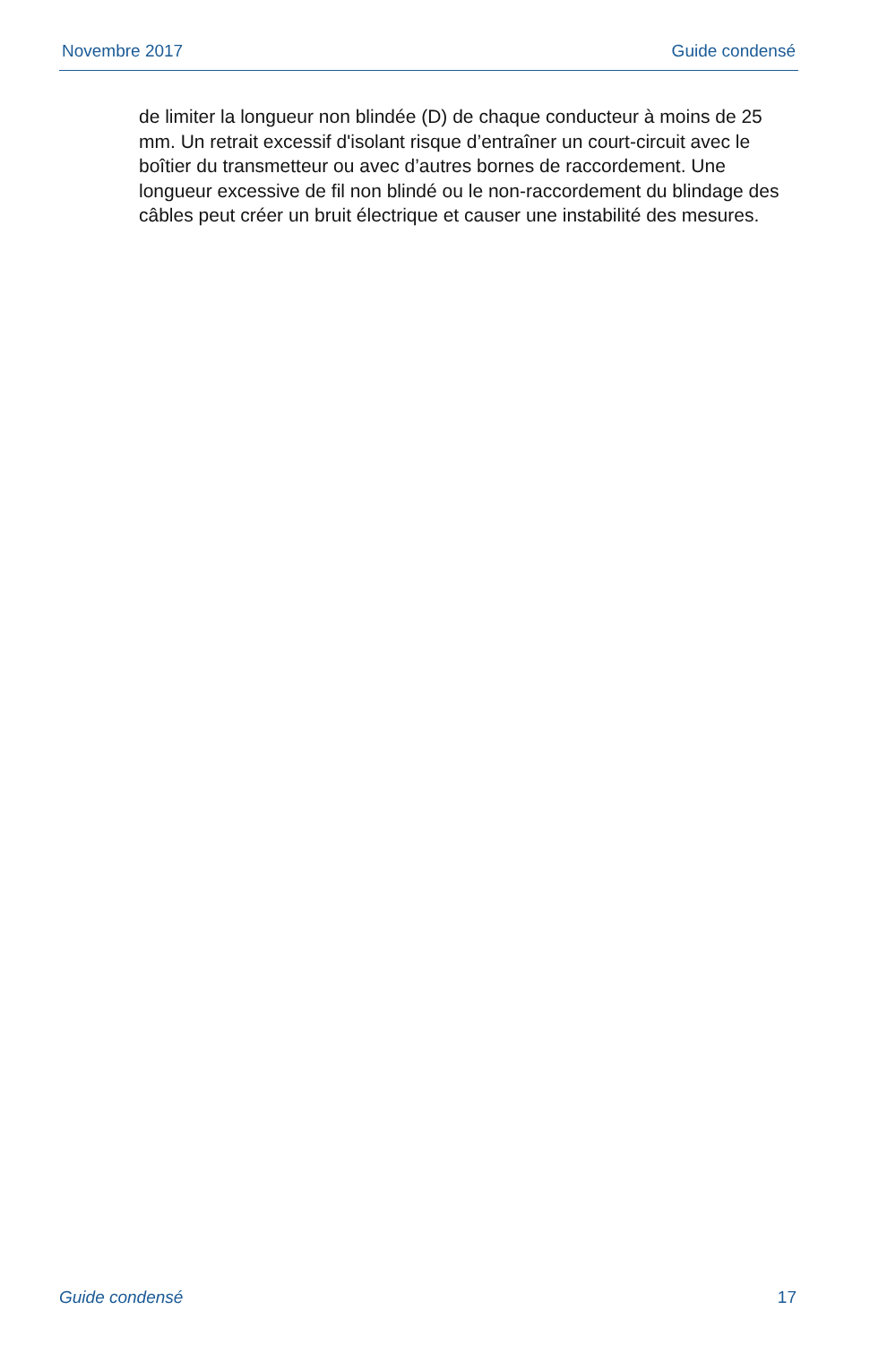Novembre 2017 Guide condensé
de limiter la longueur non blindée (D) de chaque conducteur à moins de 25 mm. Un retrait excessif d'isolant risque d’entraîner un court-circuit avec le boîtier du transmetteur ou avec d’autres bornes de raccordement. Une longueur excessive de fil non blindé ou le non-raccordement du blindage des câbles peut créer un bruit électrique et causer une instabilité des mesures.
Guide condensé 17